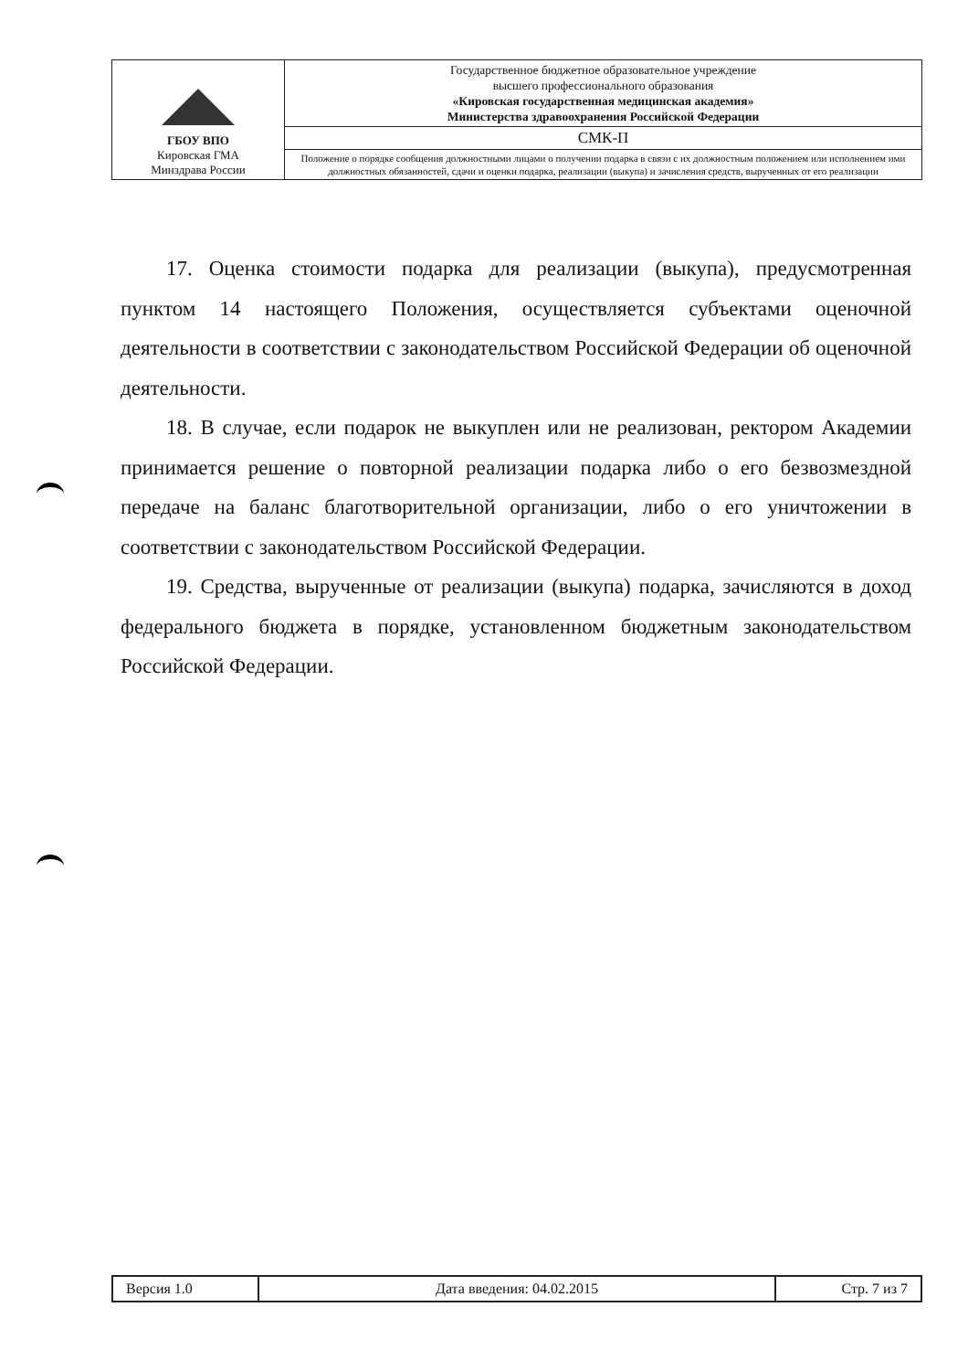| ГБОУ ВПО Кировская ГМА Минздрава России | Государственное бюджетное образовательное учреждение высшего профессионального образования «Кировская государственная медицинская академия» Министерства здравоохранения Российской Федерации |
| | СМК-П |
| | Положение о порядке сообщения должностными лицами о получении подарка в связи с их должностным положением или исполнением ими должностных обязанностей, сдачи и оценки подарка, реализации (выкупа) и зачисления средств, вырученных от его реализации |
17. Оценка стоимости подарка для реализации (выкупа), предусмотренная пунктом 14 настоящего Положения, осуществляется субъектами оценочной деятельности в соответствии с законодательством Российской Федерации об оценочной деятельности.
18. В случае, если подарок не выкуплен или не реализован, ректором Академии принимается решение о повторной реализации подарка либо о его безвозмездной передаче на баланс благотворительной организации, либо о его уничтожении в соответствии с законодательством Российской Федерации.
19. Средства, вырученные от реализации (выкупа) подарка, зачисляются в доход федерального бюджета в порядке, установленном бюджетным законодательством Российской Федерации.
| Версия 1.0 | Дата введения: 04.02.2015 | Стр. 7 из 7 |